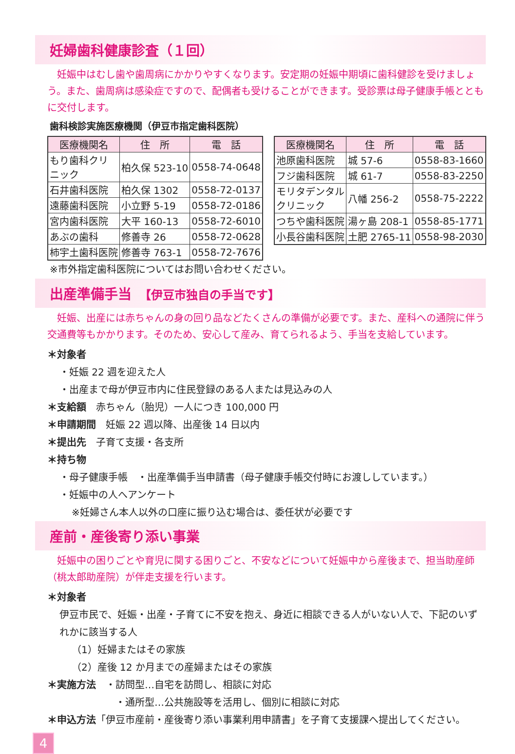妊婦歯科健康診査（１回）
妊娠中はむし歯や歯周病にかかりやすくなります。安定期の妊娠中期頃に歯科健診を受けましょう。また、歯周病は感染症ですので、配偶者も受けることができます。受診票は母子健康手帳とともに交付します。
歯科検診実施医療機関（伊豆市指定歯科医院）
| 医療機関名 | 住 所 | 電 話 |
| --- | --- | --- |
| もり歯科クリ ニック | 柏久保 523-10 | 0558-74-0648 |
| 石井歯科医院 | 柏久保 1302 | 0558-72-0137 |
| 遠藤歯科医院 | 小立野 5-19 | 0558-72-0186 |
| 宮内歯科医院 | 大平 160-13 | 0558-72-6010 |
| あぶの歯科 | 修善寺 26 | 0558-72-0628 |
| 柿宇土歯科医院 | 修善寺 763-1 | 0558-72-7676 |
| 医療機関名 | 住 所 | 電 話 |
| --- | --- | --- |
| 池原歯科医院 | 城 57-6 | 0558-83-1660 |
| フジ歯科医院 | 城 61-7 | 0558-83-2250 |
| モリタデンタル クリニック | 八幡 256-2 | 0558-75-2222 |
| つちや歯科医院 | 湯ヶ島 208-1 | 0558-85-1771 |
| 小長谷歯科医院 | 土肥 2765-11 | 0558-98-2030 |
※市外指定歯科医院についてはお問い合わせください。
出産準備手当　【伊豆市独自の手当です】
妊娠、出産には赤ちゃんの身の回り品などたくさんの準備が必要です。また、産科への通院に伴う交通費等もかかります。そのため、安心して産み、育てられるよう、手当を支給しています。
＊対象者
・妊娠 22 週を迎えた人
・出産まで母が伊豆市内に住民登録のある人または見込みの人
＊支給額　赤ちゃん（胎児）一人につき 100,000 円
＊申請期間　妊娠 22 週以降、出産後 14 日以内
＊提出先　子育て支援・各支所
＊持ち物
・母子健康手帳　・出産準備手当申請書（母子健康手帳交付時にお渡ししています。）
・妊娠中の人へアンケート
※妊婦さん本人以外の口座に振り込む場合は、委任状が必要です
産前・産後寄り添い事業
妊娠中の困りごとや育児に関する困りごと、不安などについて妊娠中から産後まで、担当助産師（桃太郎助産院）が伴走支援を行います。
＊対象者
伊豆市民で、妊娠・出産・子育てに不安を抱え、身近に相談できる人がいない人で、下記のいずれかに該当する人
（1）妊婦またはその家族
（2）産後 12 か月までの産婦またはその家族
＊実施方法　・訪問型…自宅を訪問し、相談に対応
・通所型…公共施設等を活用し、個別に相談に対応
＊申込方法「伊豆市産前・産後寄り添い事業利用申請書」を子育て支援課へ提出してください。
4